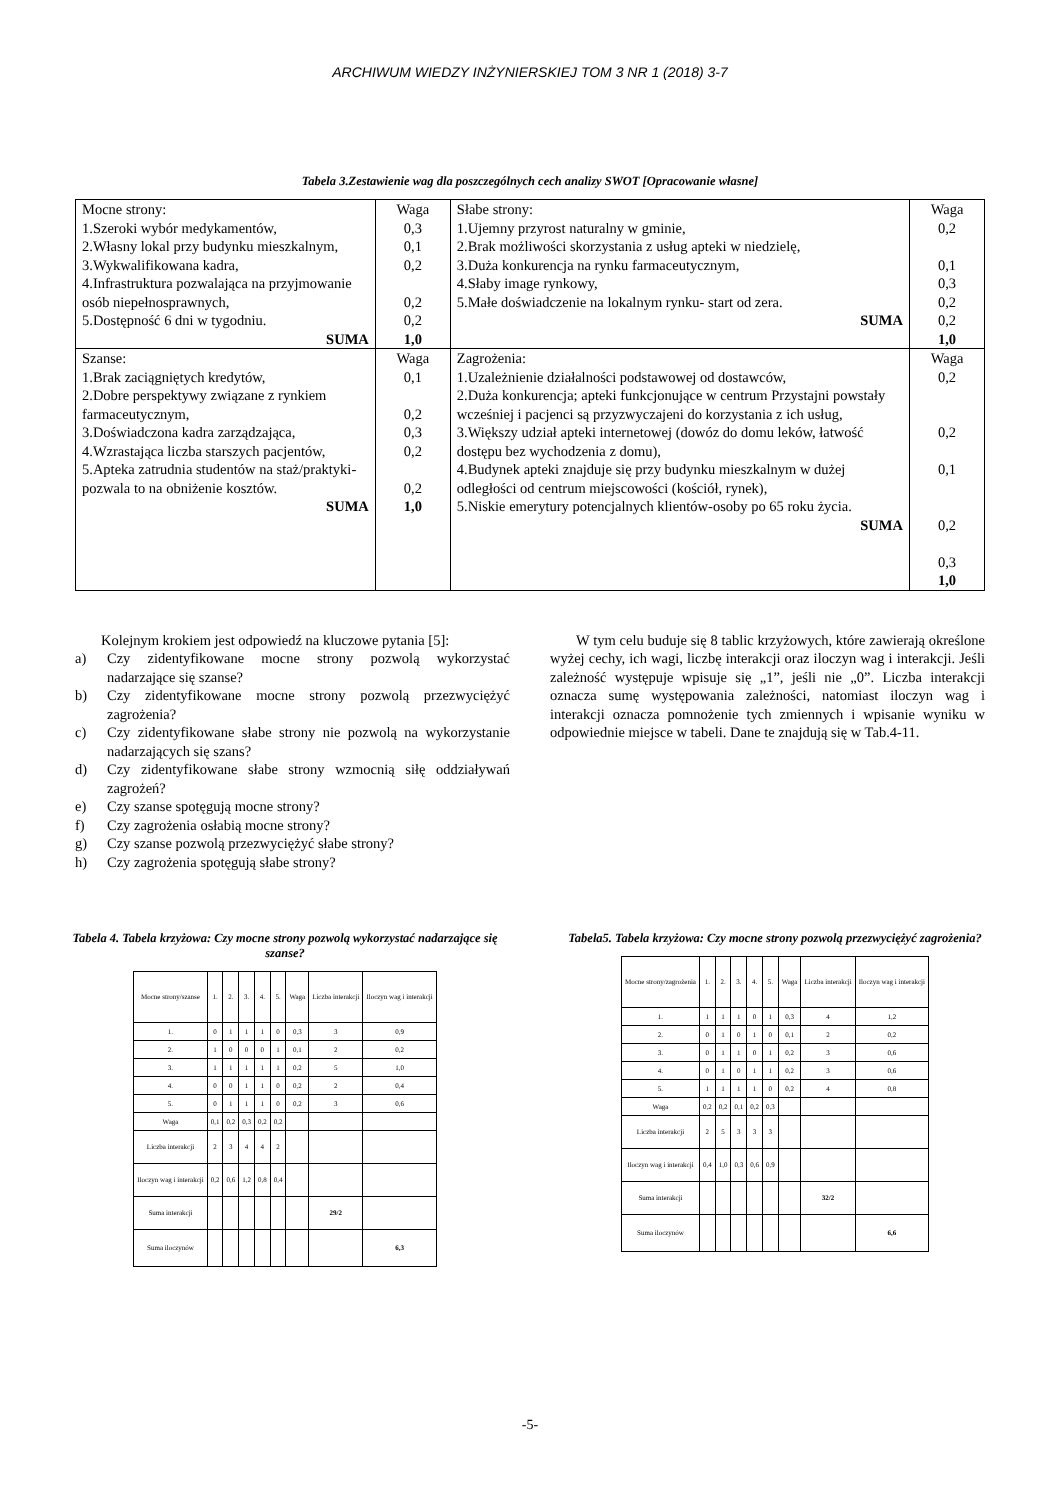ARCHIWUM WIEDZY INŻYNIERSKIEJ TOM 3 NR 1 (2018) 3-7
Tabela 3.Zestawienie wag dla poszczególnych cech analizy SWOT [Opracowanie własne]
| Mocne strony: 1.Szeroki wybór medykamentów, 2.Własny lokal przy budynku mieszkalnym, 3.Wykwalifikowana kadra, 4.Infrastruktura pozwalająca na przyjmowanie osób niepełnosprawnych, 5.Dostępność 6 dni w tygodniu. SUMA | Waga 0,3 0,1 0,2 0,2 0,2 1,0 | Słabe strony: 1.Ujemny przyrost naturalny w gminie, 2.Brak możliwości skorzystania z usług apteki w niedzielę, 3.Duża konkurencja na rynku farmaceutycznym, 4.Słaby image rynkowy, 5.Małe doświadczenie na lokalnym rynku- start od zera. SUMA | Waga 0,2 0,1 0,3 0,2 0,2 1,0 |
| Szanse: 1.Brak zaciągniętych kredytów, 2.Dobre perspektywy związane z rynkiem farmaceutycznym, 3.Doświadczona kadra zarządzająca, 4.Wzrastająca liczba starszych pacjentów, 5.Apteka zatrudnia studentów na staż/praktyki- pozwala to na obniżenie kosztów. SUMA | Waga 0,1 0,2 0,3 0,2 0,2 1,0 | Zagrożenia: 1.Uzależnienie działalności podstawowej od dostawców, 2.Duża konkurencja; apteki funkcjonujące w centrum Przystajni powstały wcześniej i pacjenci są przyzwyczajeni do korzystania z ich usług, 3.Większy udział apteki internetowej (dowóz do domu leków, łatwość dostępu bez wychodzenia z domu), 4.Budynek apteki znajduje się przy budynku mieszkalnym w dużej odległości od centrum miejscowości (kościół, rynek), 5.Niskie emerytury potencjalnych klientów-osoby po 65 roku życia. SUMA | Waga 0,2 0,2 0,1 0,2 0,3 1,0 |
Kolejnym krokiem jest odpowiedź na kluczowe pytania [5]:
a) Czy zidentyfikowane mocne strony pozwolą wykorzystać nadarzające się szanse?
b) Czy zidentyfikowane mocne strony pozwolą przezwyciężyć zagrożenia?
c) Czy zidentyfikowane słabe strony nie pozwolą na wykorzystanie nadarzających się szans?
d) Czy zidentyfikowane słabe strony wzmocnią siłę oddziaływań zagrożeń?
e) Czy szanse spotęgują mocne strony?
f) Czy zagrożenia osłabią mocne strony?
g) Czy szanse pozwolą przezwyciężyć słabe strony?
h) Czy zagrożenia spotęgują słabe strony?
W tym celu buduje się 8 tablic krzyżowych, które zawierają określone wyżej cechy, ich wagi, liczbę interakcji oraz iloczyn wag i interakcji. Jeśli zależność występuje wpisuje się „1”, jeśli nie „0”. Liczba interakcji oznacza sumę występowania zależności, natomiast iloczyn wag i interakcji oznacza pomnożenie tych zmiennych i wpisanie wyniku w odpowiednie miejsce w tabeli. Dane te znajdują się w Tab.4-11.
Tabela 4. Tabela krzyżowa: Czy mocne strony pozwolą wykorzystać nadarzające się szanse?
| Mocne strony/szanse | 1. | 2. | 3. | 4. | 5. | Waga | Liczba interakcji | Iloczyn wag i interakcji |
| 1. | 0 | 1 | 1 | 1 | 0 | 0,3 | 3 | 0,9 |
| 2. | 1 | 0 | 0 | 0 | 1 | 0,1 | 2 | 0,2 |
| 3. | 1 | 1 | 1 | 1 | 1 | 0,2 | 5 | 1,0 |
| 4. | 0 | 0 | 1 | 1 | 0 | 0,2 | 2 | 0,4 |
| 5. | 0 | 1 | 1 | 1 | 0 | 0,2 | 3 | 0,6 |
| Waga | 0,1 | 0,2 | 0,3 | 0,2 | 0,2 | | | |
| Liczba interakcji | 2 | 3 | 4 | 4 | 2 | | | |
| Iloczyn wag i interakcji | 0,2 | 0,6 | 1,2 | 0,8 | 0,4 | | | |
| Suma interakcji | | | | | | | 29/2 | |
| Suma iloczynów | | | | | | | | 6,3 |
Tabela5. Tabela krzyżowa: Czy mocne strony pozwolą przezwyciężyć zagrożenia?
| Mocne strony/zagrożenia | 1. | 2. | 3. | 4. | 5. | Waga | Liczba interakcji | Iloczyn wag i interakcji |
| 1. | 1 | 1 | 1 | 0 | 1 | 0,3 | 4 | 1,2 |
| 2. | 0 | 1 | 0 | 1 | 0 | 0,1 | 2 | 0,2 |
| 3. | 0 | 1 | 1 | 0 | 1 | 0,2 | 3 | 0,6 |
| 4. | 0 | 1 | 0 | 1 | 1 | 0,2 | 3 | 0,6 |
| 5. | 1 | 1 | 1 | 1 | 0 | 0,2 | 4 | 0,8 |
| Waga | 0,2 | 0,2 | 0,1 | 0,2 | 0,3 | | | |
| Liczba interakcji | 2 | 5 | 3 | 3 | 3 | | | |
| Iloczyn wag i interakcji | 0,4 | 1,0 | 0,3 | 0,6 | 0,9 | | | |
| Suma interakcji | | | | | | | 32/2 | |
| Suma iloczynów | | | | | | | | 6,6 |
-5-